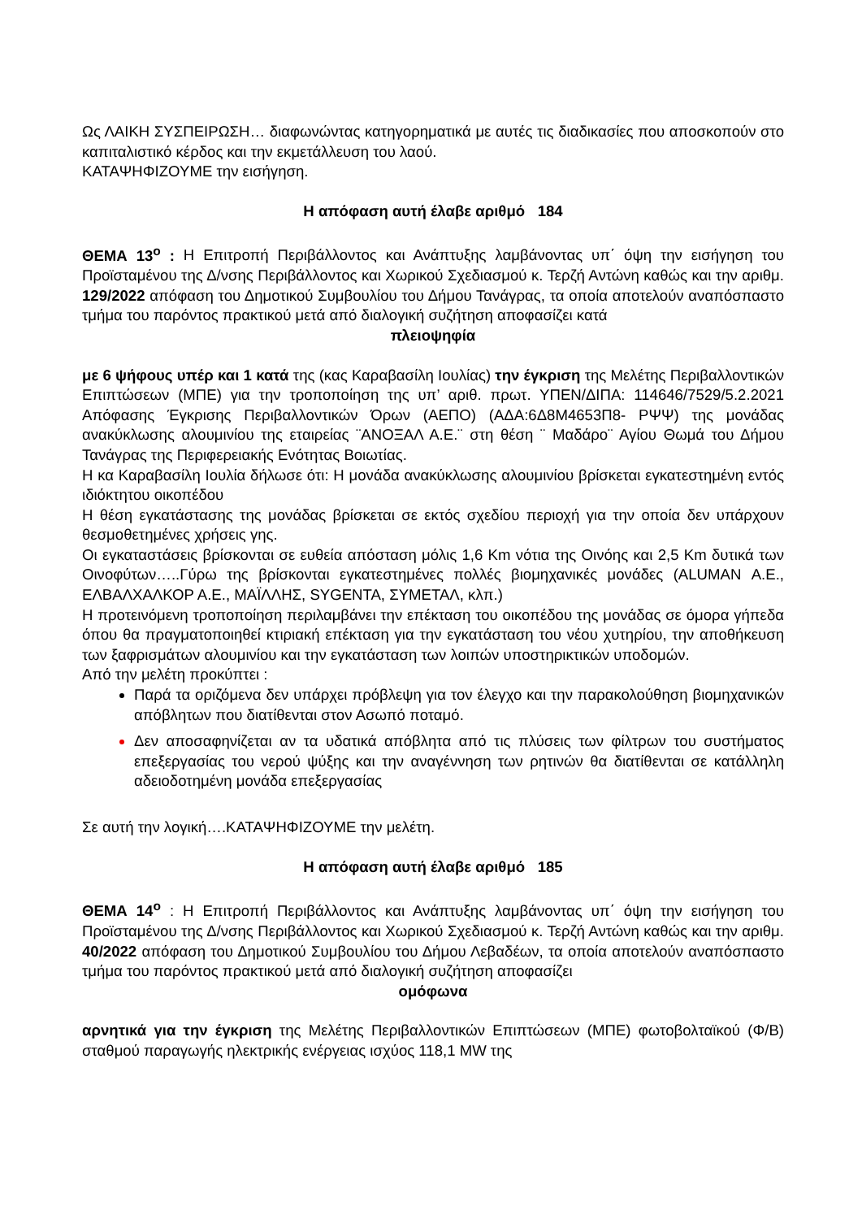Ως ΛΑΙΚΗ ΣΥΣΠΕΙΡΩΣΗ… διαφωνώντας κατηγορηματικά με αυτές τις διαδικασίες που αποσκοπούν στο καπιταλιστικό κέρδος και την εκμετάλλευση του λαού.
ΚΑΤΑΨΗΦΙΖΟΥΜΕ την εισήγηση.
Η απόφαση αυτή έλαβε αριθμό 184
ΘΕΜΑ 13<sup>ο</sup> : Η Επιτροπή Περιβάλλοντος και Ανάπτυξης λαμβάνοντας υπ΄ όψη την εισήγηση του Προϊσταμένου της Δ/νσης Περιβάλλοντος και Χωρικού Σχεδιασμού κ. Τερζή Αντώνη καθώς και την αριθμ. 129/2022 απόφαση του Δημοτικού Συμβουλίου του Δήμου Τανάγρας, τα οποία αποτελούν αναπόσπαστο τμήμα του παρόντος πρακτικού μετά από διαλογική συζήτηση αποφασίζει κατά
πλειοψηφία
με 6 ψήφους υπέρ και 1 κατά της (κας Καραβασίλη Ιουλίας) την έγκριση της Μελέτης Περιβαλλοντικών Επιπτώσεων (ΜΠΕ) για την τροποποίηση της υπ’ αριθ. πρωτ. ΥΠΕΝ/ΔΙΠΑ: 114646/7529/5.2.2021 Απόφασης Έγκρισης Περιβαλλοντικών Όρων (ΑΕΠΟ) (ΑΔΑ:6Δ8Μ4653Π8- ΡΨΨ) της μονάδας ανακύκλωσης αλουμινίου της εταιρείας ¨ΑΝΟΞΑΛ Α.Ε.¨ στη θέση ¨ Μαδάρο¨ Αγίου Θωμά του Δήμου Τανάγρας της Περιφερειακής Ενότητας Βοιωτίας.
Η κα Καραβασίλη Ιουλία δήλωσε ότι: Η μονάδα ανακύκλωσης αλουμινίου βρίσκεται εγκατεστημένη εντός ιδιόκτητου οικοπέδου
Η θέση εγκατάστασης της μονάδας βρίσκεται σε εκτός σχεδίου περιοχή για την οποία δεν υπάρχουν θεσμοθετημένες χρήσεις γης.
Οι εγκαταστάσεις βρίσκονται σε ευθεία απόσταση μόλις 1,6 Km νότια της Οινόης και 2,5 Km δυτικά των Οινοφύτων…..Γύρω της βρίσκονται εγκατεστημένες πολλές βιομηχανικές μονάδες (ALUMAN Α.Ε., ΕΛΒΑΛΧΑΛΚΟΡ Α.Ε., ΜΑΪΛΛΗΣ, SYGENTA, ΣΥΜΕΤΑΛ, κλπ.)
Η προτεινόμενη τροποποίηση περιλαμβάνει την επέκταση του οικοπέδου της μονάδας σε όμορα γήπεδα όπου θα πραγματοποιηθεί κτιριακή επέκταση για την εγκατάσταση του νέου χυτηρίου, την αποθήκευση των ξαφρισμάτων αλουμινίου και την εγκατάσταση των λοιπών υποστηρικτικών υποδομών.
Από την μελέτη προκύπτει :
Παρά τα οριζόμενα δεν υπάρχει πρόβλεψη για τον έλεγχο και την παρακολούθηση βιομηχανικών απόβλητων που διατίθενται στον Ασωπό ποταμό.
Δεν αποσαφηνίζεται αν τα υδατικά απόβλητα από τις πλύσεις των φίλτρων του συστήματος επεξεργασίας του νερού ψύξης και την αναγέννηση των ρητινών θα διατίθενται σε κατάλληλη αδειοδοτημένη μονάδα επεξεργασίας
Σε αυτή την λογική….ΚΑΤΑΨΗΦΙΖΟΥΜΕ την μελέτη.
Η απόφαση αυτή έλαβε αριθμό 185
ΘΕΜΑ 14<sup>ο</sup> : Η Επιτροπή Περιβάλλοντος και Ανάπτυξης λαμβάνοντας υπ΄ όψη την εισήγηση του Προϊσταμένου της Δ/νσης Περιβάλλοντος και Χωρικού Σχεδιασμού κ. Τερζή Αντώνη καθώς και την αριθμ. 40/2022 απόφαση του Δημοτικού Συμβουλίου του Δήμου Λεβαδέων, τα οποία αποτελούν αναπόσπαστο τμήμα του παρόντος πρακτικού μετά από διαλογική συζήτηση αποφασίζει
ομόφωνα
αρνητικά για την έγκριση της Μελέτης Περιβαλλοντικών Επιπτώσεων (ΜΠΕ) φωτοβολταϊκού (Φ/Β) σταθμού παραγωγής ηλεκτρικής ενέργειας ισχύος 118,1 MW της